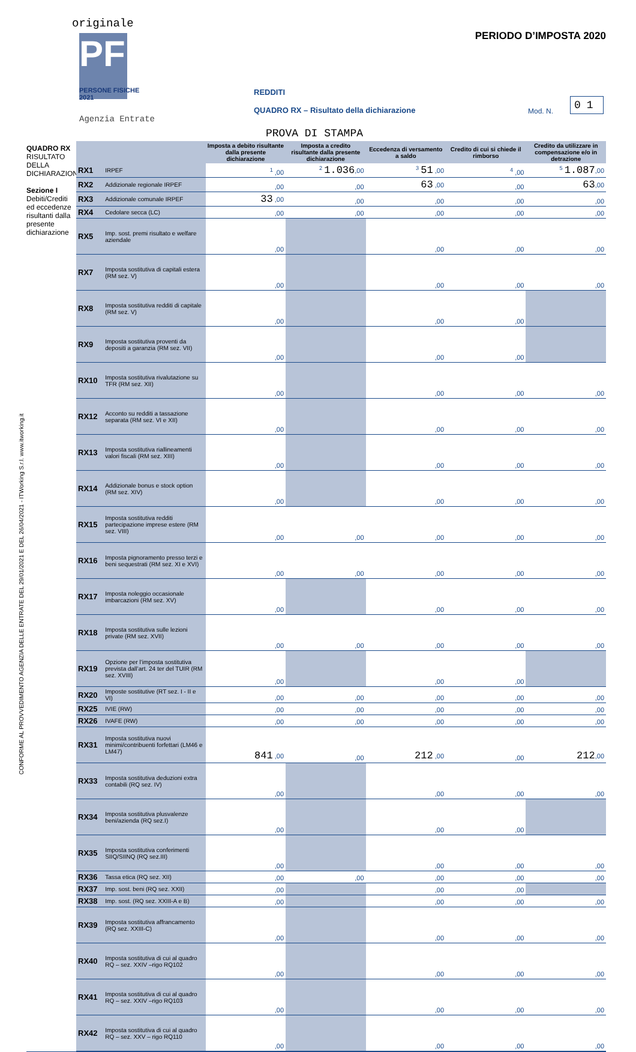originale
PF
PERSONE FISICHE 2021
Agenzia Entrate
PERIODO D’IMPOSTA 2020
REDDITI
QUADRO RX – Risultato della dichiarazione
Mod. N.
01
PROVA DI STAMPA
CONFORME AL PROVVEDIMENTO AGENZIA DELLE ENTRATE DEL 29/01/2021 E DEL 26/04/2021 - ITWorking S.r.l. www.itworking.it
QUADRO RX
RISULTATO DELLA DICHIARAZIONE
Sezione I
Debiti/Crediti ed eccedenze risultanti dalla presente dichiarazione
| | | Imposta a debito risultante dalla presente dichiarazione | Imposta a credito risultante dalla presente dichiarazione | Eccedenza di versamento a saldo | Credito di cui si chiede il rimborso | Credito da utilizzare in compensazione e/o in detrazione |
| --- | --- | --- | --- | --- | --- | --- |
| RX1 | IRPEF | <sup>1</sup> ,00 | <sup>2</sup> 1.036 ,00 | <sup>3</sup> 51 ,00 | <sup>4</sup> ,00 | <sup>5</sup> 1.087 ,00 |
| RX2 | Addizionale regionale IRPEF | ,00 | ,00 | 63 ,00 | ,00 | 63 ,00 |
| RX3 | Addizionale comunale IRPEF | 33 ,00 | ,00 | ,00 | ,00 | ,00 |
| RX4 | Cedolare secca (LC) | ,00 | ,00 | ,00 | ,00 | ,00 |
| RX5 | Imp. sost. premi risultato e welfare aziendale | ,00 | | ,00 | ,00 | ,00 |
| RX7 | Imposta sostitutiva di capitali estera (RM sez. V) | ,00 | | ,00 | ,00 | ,00 |
| RX8 | Imposta sostitutiva redditi di capitale (RM sez. V) | ,00 | | ,00 | ,00 | |
| RX9 | Imposta sostitutiva proventi da depositi a garanzia (RM sez. VII) | ,00 | | ,00 | ,00 | |
| RX10 | Imposta sostitutiva rivalutazione su TFR (RM sez. XII) | ,00 | | ,00 | ,00 | ,00 |
| RX12 | Acconto su redditi a tassazione separata (RM sez. VI e XII) | ,00 | | ,00 | ,00 | ,00 |
| RX13 | Imposta sostitutiva riallineamenti valori fiscali (RM sez. XIII) | ,00 | | ,00 | ,00 | ,00 |
| RX14 | Addizionale bonus e stock option (RM sez. XIV) | ,00 | | ,00 | ,00 | ,00 |
| RX15 | Imposta sostitutiva redditi partecipazione imprese estere (RM sez. VIII) | ,00 | ,00 | ,00 | ,00 | ,00 |
| RX16 | Imposta pignoramento presso terzi e beni sequestrati (RM sez. XI e XVI) | ,00 | ,00 | ,00 | ,00 | ,00 |
| RX17 | Imposta noleggio occasionale imbarcazioni (RM sez. XV) | ,00 | | ,00 | ,00 | ,00 |
| RX18 | Imposta sostitutiva sulle lezioni private (RM sez. XVII) | ,00 | ,00 | ,00 | ,00 | ,00 |
| RX19 | Opzione per l’imposta sostitutiva prevista dall’art. 24 ter del TUIR (RM sez. XVIII) | ,00 | | ,00 | ,00 | |
| RX20 | Imposte sostitutive (RT sez. I - II e VI) | ,00 | ,00 | ,00 | ,00 | ,00 |
| RX25 | IVIE (RW) | ,00 | ,00 | ,00 | ,00 | ,00 |
| RX26 | IVAFE (RW) | ,00 | ,00 | ,00 | ,00 | ,00 |
| RX31 | Imposta sostitutiva nuovi minimi/contribuenti forfettari (LM46 e LM47) | 841 ,00 | ,00 | 212 ,00 | ,00 | 212 ,00 |
| RX33 | Imposta sostitutiva deduzioni extra contabili (RQ sez. IV) | ,00 | | ,00 | ,00 | ,00 |
| RX34 | Imposta sostitutiva plusvalenze beni/azienda (RQ sez.I) | ,00 | | ,00 | ,00 | |
| RX35 | Imposta sostitutiva conferimenti SIIQ/SIINQ (RQ sez.III) | ,00 | | ,00 | ,00 | ,00 |
| RX36 | Tassa etica (RQ sez. XII) | ,00 | ,00 | ,00 | ,00 | ,00 |
| RX37 | Imp. sost. beni (RQ sez. XXII) | ,00 | | ,00 | ,00 | |
| RX38 | Imp. sost. (RQ sez. XXIII-A e B) | ,00 | | ,00 | ,00 | ,00 |
| RX39 | Imposta sostitutiva affrancamento (RQ sez. XXIII-C) | ,00 | | ,00 | ,00 | ,00 |
| RX40 | Imposta sostitutiva di cui al quadro RQ – sez. XXIV –rigo RQ102 | ,00 | | ,00 | ,00 | ,00 |
| RX41 | Imposta sostitutiva di cui al quadro RQ – sez. XXIV –rigo RQ103 | ,00 | | ,00 | ,00 | ,00 |
| RX42 | Imposta sostitutiva di cui al quadro RQ – sez. XXV – rigo RQ110 | ,00 | | ,00 | ,00 | ,00 |